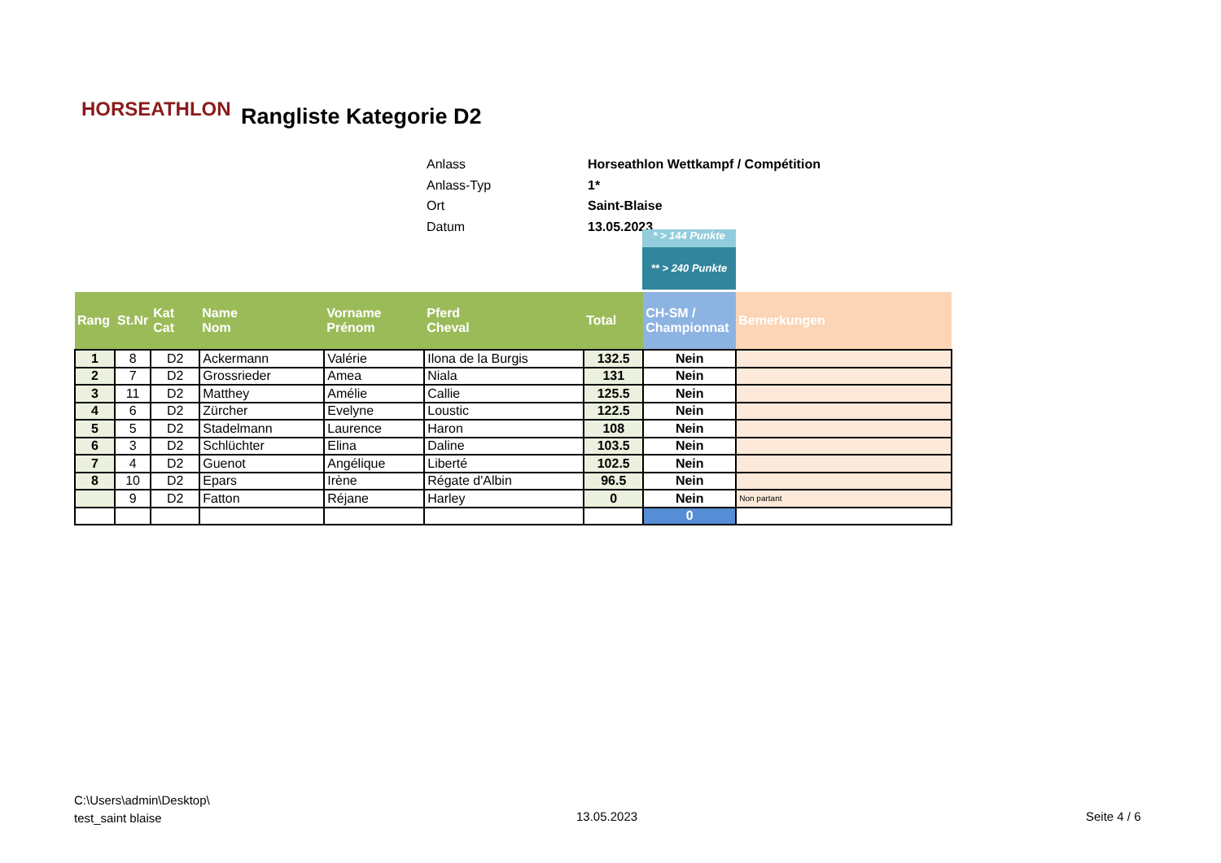HORSEATHLON Rangliste Kategorie D2
| Anlass | Horseathlon Wettkampf / Compétition |
| Anlass-Typ | 1* |
| Ort | Saint-Blaise |
| Datum | 13.05.2023 |
* > 144 Punkte
** > 240 Punkte
| Rang | St.Nr | Kat Cat | Name Nom | Vorname Prénom | Pferd Cheval | Total | CH-SM / Championnat | Bemerkungen |
| --- | --- | --- | --- | --- | --- | --- | --- | --- |
| 1 | 8 | D2 | Ackermann | Valérie | Ilona de la Burgis | 132.5 | Nein | |
| 2 | 7 | D2 | Grossrieder | Amea | Niala | 131 | Nein | |
| 3 | 11 | D2 | Matthey | Amélie | Callie | 125.5 | Nein | |
| 4 | 6 | D2 | Zürcher | Evelyne | Loustic | 122.5 | Nein | |
| 5 | 5 | D2 | Stadelmann | Laurence | Haron | 108 | Nein | |
| 6 | 3 | D2 | Schlüchter | Elina | Daline | 103.5 | Nein | |
| 7 | 4 | D2 | Guenot | Angélique | Liberté | 102.5 | Nein | |
| 8 | 10 | D2 | Epars | Irène | Régate d'Albin | 96.5 | Nein | |
| | 9 | D2 | Fatton | Réjane | Harley | 0 | Nein | Non partant |
| | | | | | | | 0 | |
C:\Users\admin\Desktop\
test_saint blaise
13.05.2023 Seite 4 / 6